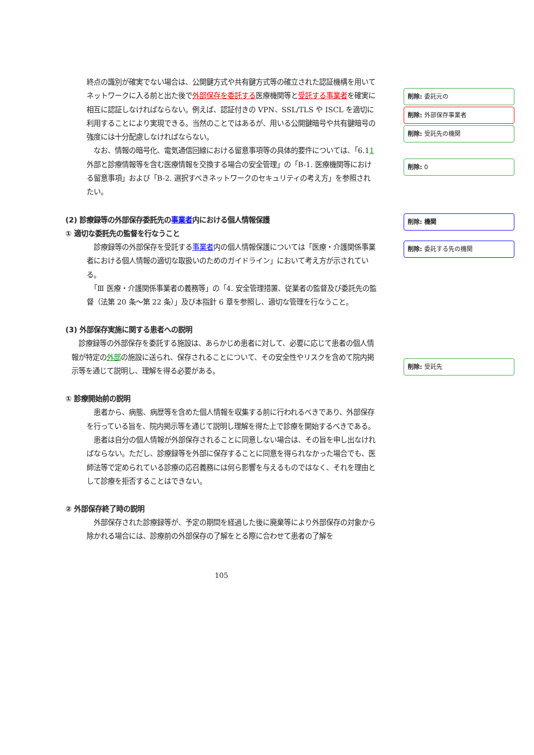終点の識別が確実でない場合は、公開鍵方式や共有鍵方式等の確立された認証機構を用いてネットワークに入る前と出た後で外部保存を委託する医療機関等と受託する事業者を確実に相互に認証しなければならない。例えば、認証付きの VPN、SSL/TLS や ISCL を適切に利用することにより実現できる。当然のことではあるが、用いる公開鍵暗号や共有鍵暗号の強度には十分配慮しなければならない。
　なお、情報の暗号化、電気通信回線における留意事項等の具体的要件については、「6.11　外部と診療情報等を含む医療情報を交換する場合の安全管理」の「B-1. 医療機関等における留意事項」および「B-2. 選択すべきネットワークのセキュリティの考え方」を参照されたい。
(2) 診療録等の外部保存委託先の事業者内における個人情報保護
① 適切な委託先の監督を行なうこと
　診療録等の外部保存を受託する事業者内の個人情報保護については「医療・介護関係事業者における個人情報の適切な取扱いのためのガイドライン」において考え方が示されている。
　「Ⅲ 医療・介護関係事業者の義務等」の「4. 安全管理措置、従業者の監督及び委託先の監督（法第 20 条～第 22 条）」及び本指針 6 章を参照し、適切な管理を行なうこと。
(3) 外部保存実施に関する患者への説明
　診療録等の外部保存を委託する施設は、あらかじめ患者に対して、必要に応じて患者の個人情報が特定の外部の施設に送られ、保存されることについて、その安全性やリスクを含めて院内掲示等を通じて説明し、理解を得る必要がある。
① 診療開始前の説明
　患者から、病態、病歴等を含めた個人情報を収集する前に行われるべきであり、外部保存を行っている旨を、院内掲示等を通じて説明し理解を得た上で診療を開始するべきである。
　患者は自分の個人情報が外部保存されることに同意しない場合は、その旨を申し出なければならない。ただし、診療録等を外部に保存することに同意を得られなかった場合でも、医師法等で定められている診療の応召義務には何ら影響を与えるものではなく、それを理由として診療を拒否することはできない。
② 外部保存終了時の説明
　外部保存された診療録等が、予定の期間を経過した後に廃棄等により外部保存の対象から除かれる場合には、診療前の外部保存の了解をとる際に合わせて患者の了解を
105
削除: 委託元の
削除: 外部保存事業者
削除: 受託先の機関
削除: 0
削除: 機関
削除: 委託する先の機関
削除: 受託先